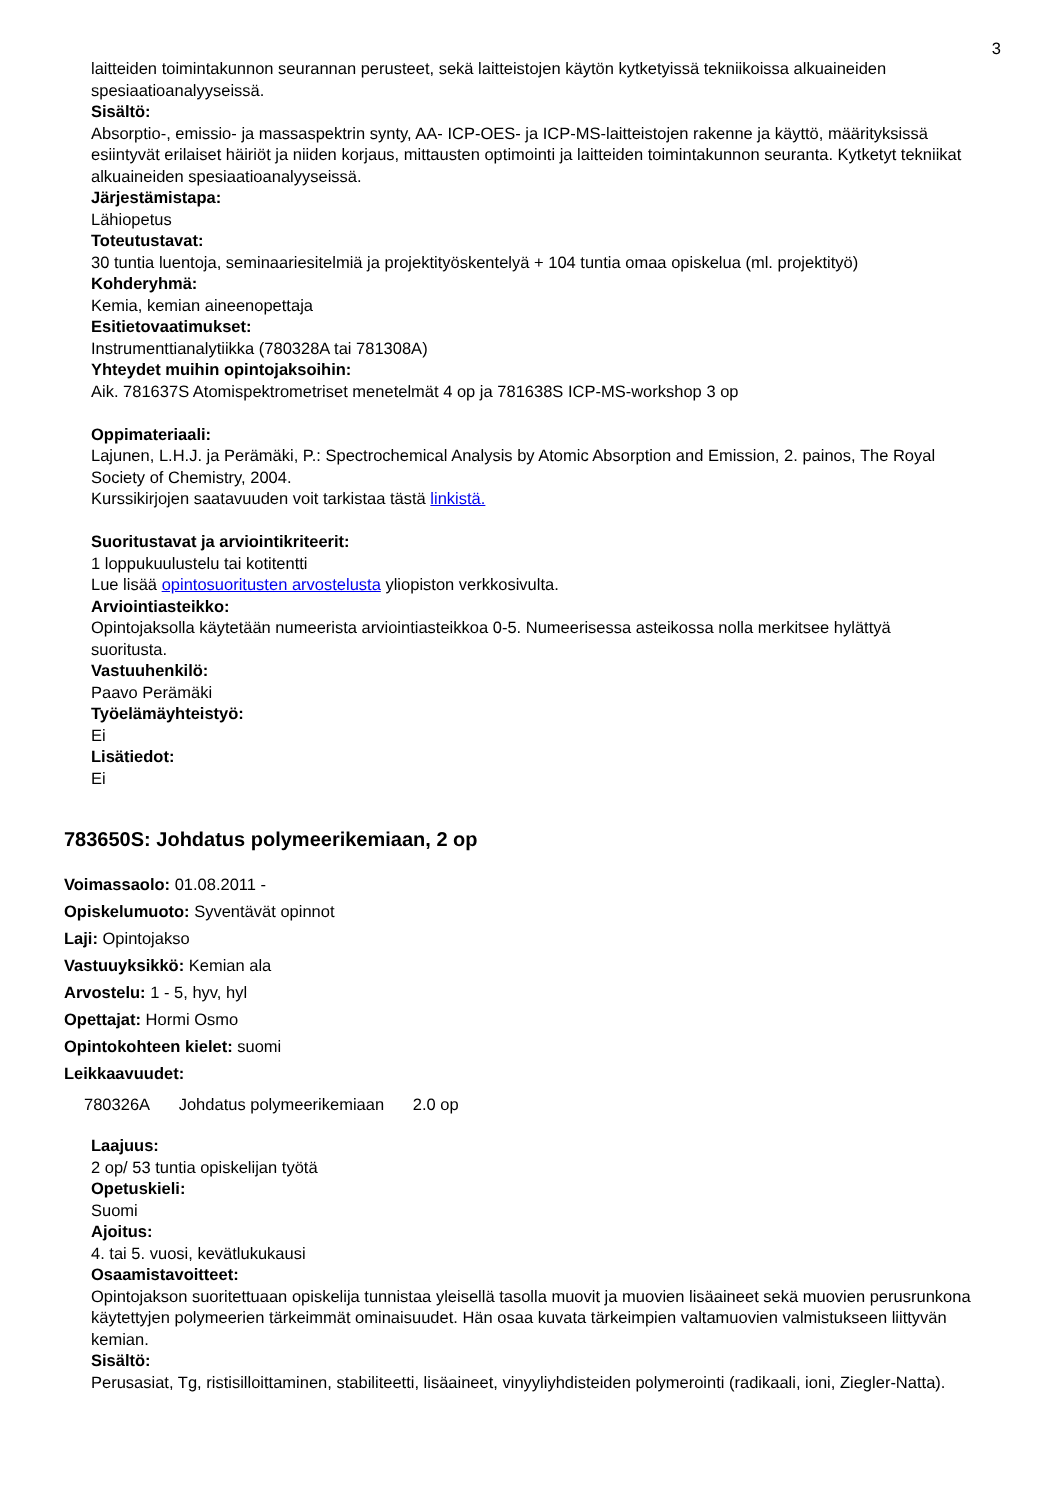3
laitteiden toimintakunnon seurannan perusteet, sekä laitteistojen käytön kytketyissä tekniikoissa alkuaineiden spesiaatioanalyyseissä.
Sisältö:
Absorptio-, emissio- ja massaspektrin synty, AA- ICP-OES- ja ICP-MS-laitteistojen rakenne ja käyttö, määrityksissä esiintyvät erilaiset häiriöt ja niiden korjaus, mittausten optimointi ja laitteiden toimintakunnon seuranta. Kytketyt tekniikat alkuaineiden spesiaatioanalyyseissä.
Järjestämistapa:
Lähiopetus
Toteutustavat:
30 tuntia luentoja, seminaariesitelmiä ja projektityöskentelyä + 104 tuntia omaa opiskelua (ml. projektityö)
Kohderyhmä:
Kemia, kemian aineenopettaja
Esitietovaatimukset:
Instrumenttianalytiikka (780328A tai 781308A)
Yhteydet muihin opintojaksoihin:
Aik. 781637S Atomispektrometriset menetelmät 4 op ja 781638S ICP-MS-workshop 3 op
Oppimateriaali:
Lajunen, L.H.J. ja Perämäki, P.: Spectrochemical Analysis by Atomic Absorption and Emission, 2. painos, The Royal Society of Chemistry, 2004.
Kurssikirjojen saatavuuden voit tarkistaa tästä linkistä.
Suoritustavat ja arviointikriteerit:
1 loppukuulustelu tai kotitentti
Lue lisää opintosuoritusten arvostelusta yliopiston verkkosivulta.
Arviointiasteikko:
Opintojaksolla käytetään numeerista arviointiasteikkoa 0-5. Numeerisessa asteikossa nolla merkitsee hylättyä suoritusta.
Vastuuhenkilö:
Paavo Perämäki
Työelämäyhteistyö:
Ei
Lisätiedot:
Ei
783650S: Johdatus polymeerikemiaan, 2 op
Voimassaolo: 01.08.2011 -
Opiskelumuoto: Syventävät opinnot
Laji: Opintojakso
Vastuuyksikkö: Kemian ala
Arvostelu: 1 - 5, hyv, hyl
Opettajat: Hormi Osmo
Opintokohteen kielet: suomi
Leikkaavuudet:
780326A Johdatus polymeerikemiaan 2.0 op
Laajuus:
2 op/ 53 tuntia opiskelijan työtä
Opetuskieli:
Suomi
Ajoitus:
4. tai 5. vuosi, kevätlukukausi
Osaamistavoitteet:
Opintojakson suoritettuaan opiskelija tunnistaa yleisellä tasolla muovit ja muovien lisäaineet sekä muovien perusrunkona käytettyjen polymeerien tärkeimmät ominaisuudet. Hän osaa kuvata tärkeimpien valtamuovien valmistukseen liittyvän kemian.
Sisältö:
Perusasiat, Tg, ristisilloittaminen, stabiliteetti, lisäaineet, vinyyliyhdisteiden polymerointi (radikaali, ioni, Ziegler-Natta).